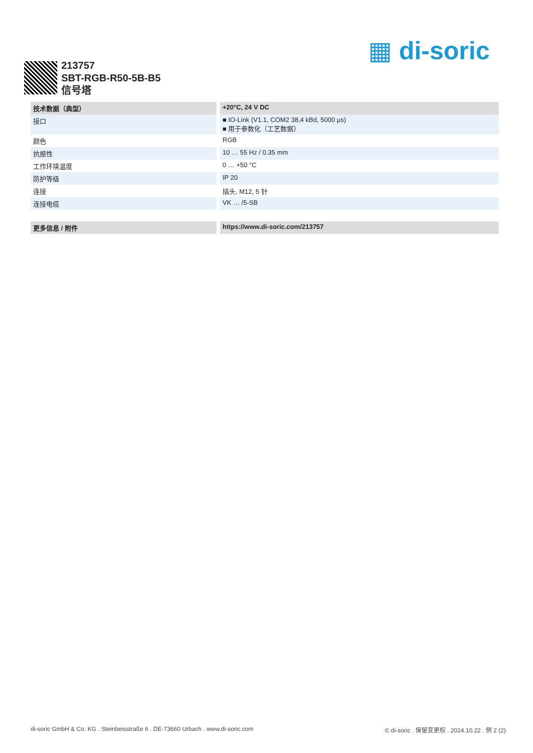▦ di-soric
213757
SBT-RGB-R50-5B-B5
信号塔
| 技术数据（典型） | +20°C, 24 V DC |
| --- | --- |
| 接口 | ■ IO-Link (V1.1, COM2 38,4 kBd, 5000 µs) ■ 用于参数化（工艺数据） |
| 颜色 | RGB |
| 抗振性 | 10 … 55 Hz / 0.35 mm |
| 工作环境温度 | 0 … +50 °C |
| 防护等级 | IP 20 |
| 连接 | 插头, M12, 5 针 |
| 连接电缆 | VK … /5-SB |
| 更多信息 / 附件 | https://www.di-soric.com/213757 |
di-soric GmbH & Co. KG . Steinbeisstraße 6 . DE-73660 Urbach . www.di-soric.com © di-soric . 保留变更权 . 2024.10.22 . 侧 2 (2)